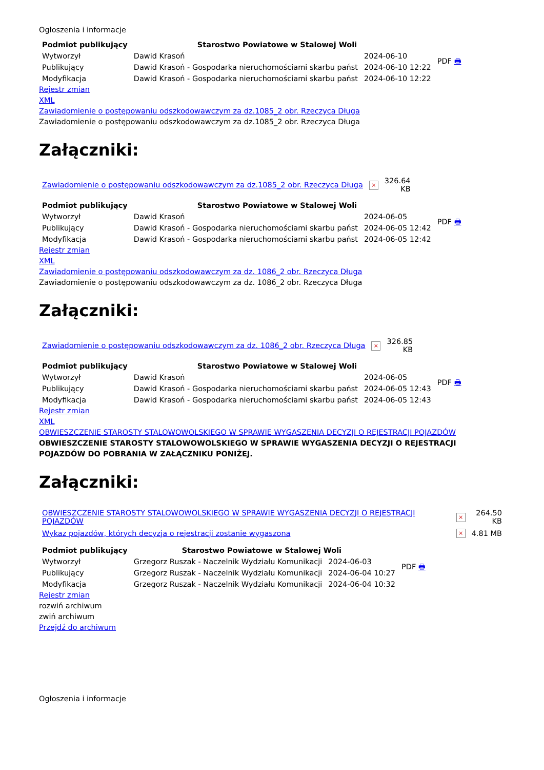Ogłoszenia i informacje
| Podmiot publikujący | Starostwo Powiatowe w Stalowej Woli | | PDF 🖶 |
| Wytworzył | Dawid Krasoń | 2024-06-10 | |
| Publikujący | Dawid Krasoń - Gospodarka nieruchomościami skarbu państ | 2024-06-10 12:22 | |
| Modyfikacja | Dawid Krasoń - Gospodarka nieruchomościami skarbu państ | 2024-06-10 12:22 | |
Rejestr zmian
XML
Zawiadomienie o postępowaniu odszkodowawczym za dz.1085_2 obr. Rzeczyca Długa
Zawiadomienie o postępowaniu odszkodowawczym za dz.1085_2 obr. Rzeczyca Długa
Załączniki:
| Zawiadomienie o postępowaniu odszkodowawczym za dz.1085_2 obr. Rzeczyca Długa | × | 326.64 KB |
| Podmiot publikujący | Starostwo Powiatowe w Stalowej Woli | | PDF 🖶 |
| Wytworzył | Dawid Krasoń | 2024-06-05 | |
| Publikujący | Dawid Krasoń - Gospodarka nieruchomościami skarbu państ | 2024-06-05 12:42 | |
| Modyfikacja | Dawid Krasoń - Gospodarka nieruchomościami skarbu państ | 2024-06-05 12:42 | |
Rejestr zmian
XML
Zawiadomienie o postępowaniu odszkodowawczym za dz. 1086_2 obr. Rzeczyca Długa
Zawiadomienie o postępowaniu odszkodowawczym za dz. 1086_2 obr. Rzeczyca Długa
Załączniki:
| Zawiadomienie o postępowaniu odszkodowawczym za dz. 1086_2 obr. Rzeczyca Długa | × | 326.85 KB |
| Podmiot publikujący | Starostwo Powiatowe w Stalowej Woli | | PDF 🖶 |
| Wytworzył | Dawid Krasoń | 2024-06-05 | |
| Publikujący | Dawid Krasoń - Gospodarka nieruchomościami skarbu państ | 2024-06-05 12:43 | |
| Modyfikacja | Dawid Krasoń - Gospodarka nieruchomościami skarbu państ | 2024-06-05 12:43 | |
Rejestr zmian
XML
OBWIESZCZENIE STAROSTY STALOWOWOLSKIEGO W SPRAWIE WYGASZENIA DECYZJI O REJESTRACJI POJAZDÓW
OBWIESZCZENIE STAROSTY STALOWOWOLSKIEGO W SPRAWIE WYGASZENIA DECYZJI O REJESTRACJI POJAZDÓW DO POBRANIA W ZAŁĄCZNIKU PONIŻEJ.
Załączniki:
| OBWIESZCZENIE STAROSTY STALOWOWOLSKIEGO W SPRAWIE WYGASZENIA DECYZJI O REJESTRACJI POJAZDÓW | × | 264.50 KB |
| Wykaz pojazdów, których decyzja o rejestracji zostanie wygaszona | × | 4.81 MB |
| Podmiot publikujący | Starostwo Powiatowe w Stalowej Woli | | PDF 🖶 |
| Wytworzył | Grzegorz Ruszak - Naczelnik Wydziału Komunikacji | 2024-06-03 | |
| Publikujący | Grzegorz Ruszak - Naczelnik Wydziału Komunikacji | 2024-06-04 10:27 | |
| Modyfikacja | Grzegorz Ruszak - Naczelnik Wydziału Komunikacji | 2024-06-04 10:32 | |
Rejestr zmian
rozwiń archiwum
zwiń archiwum
Przejdź do archiwum
Ogłoszenia i informacje